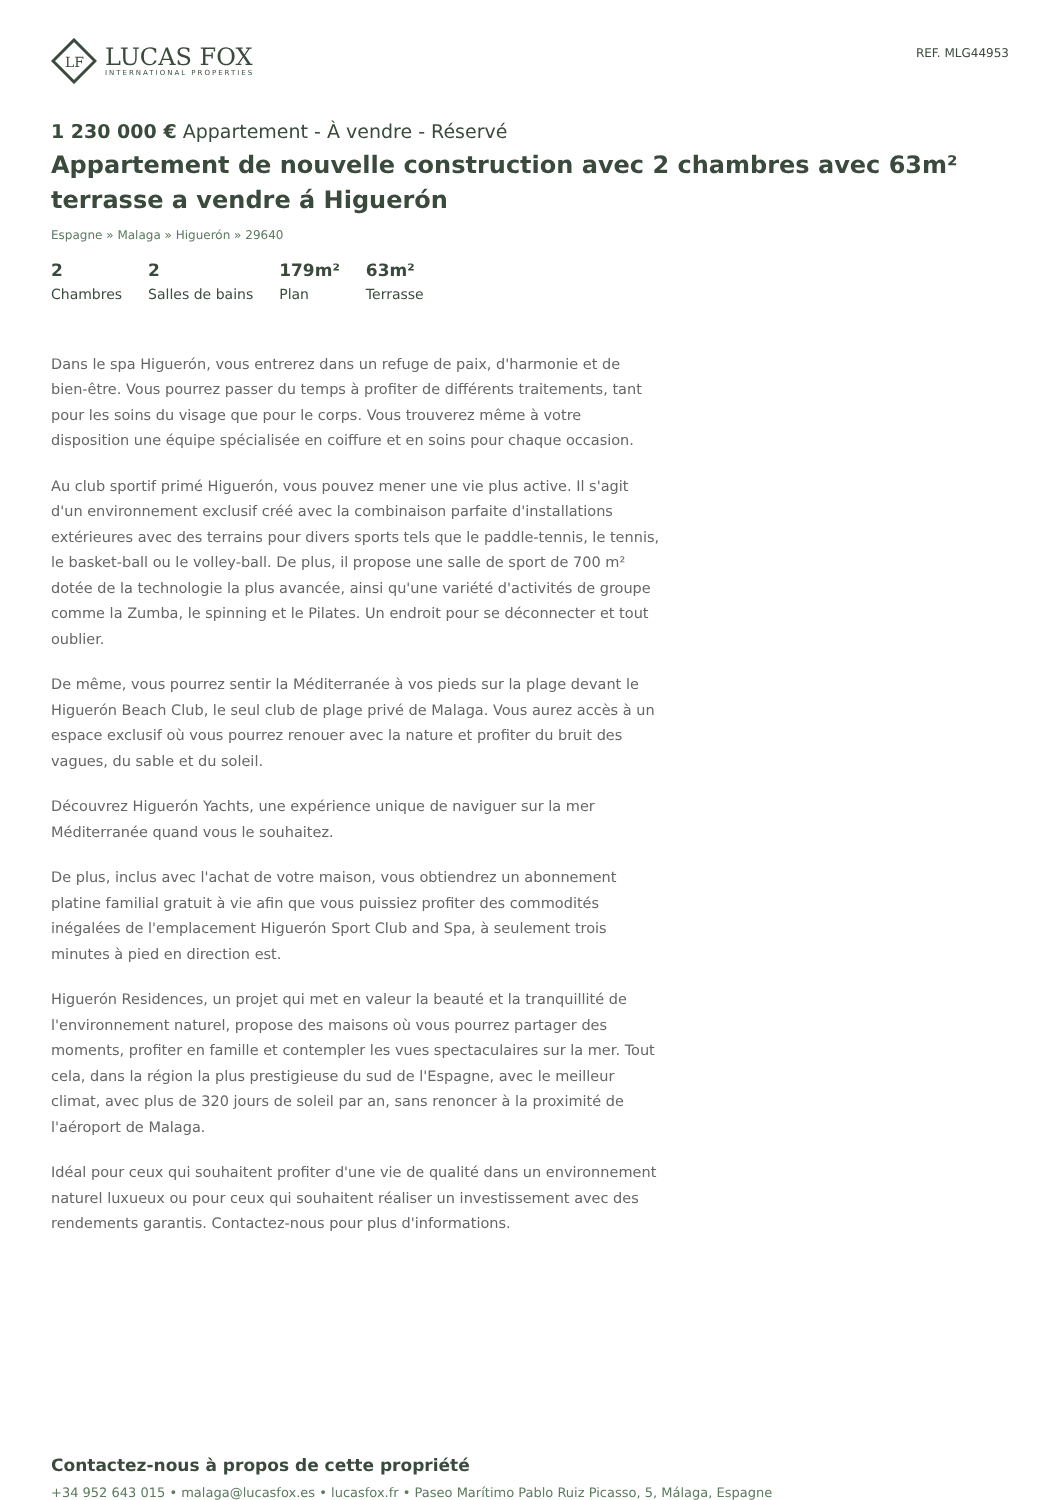LF
LUCAS FOX
INTERNATIONAL PROPERTIES
REF. MLG44953
1 230 000 € Appartement - À vendre - Réservé
Appartement de nouvelle construction avec 2 chambres avec 63m² terrasse a vendre á Higuerón
Espagne » Malaga » Higuerón » 29640
2
Chambres
2
Salles de bains
179m²
Plan
63m²
Terrasse
Dans le spa Higuerón, vous entrerez dans un refuge de paix, d'harmonie et de bien-être. Vous pourrez passer du temps à profiter de différents traitements, tant pour les soins du visage que pour le corps. Vous trouverez même à votre disposition une équipe spécialisée en coiffure et en soins pour chaque occasion.
Au club sportif primé Higuerón, vous pouvez mener une vie plus active. Il s'agit d'un environnement exclusif créé avec la combinaison parfaite d'installations extérieures avec des terrains pour divers sports tels que le paddle-tennis, le tennis, le basket-ball ou le volley-ball. De plus, il propose une salle de sport de 700 m² dotée de la technologie la plus avancée, ainsi qu'une variété d'activités de groupe comme la Zumba, le spinning et le Pilates. Un endroit pour se déconnecter et tout oublier.
De même, vous pourrez sentir la Méditerranée à vos pieds sur la plage devant le Higuerón Beach Club, le seul club de plage privé de Malaga. Vous aurez accès à un espace exclusif où vous pourrez renouer avec la nature et profiter du bruit des vagues, du sable et du soleil.
Découvrez Higuerón Yachts, une expérience unique de naviguer sur la mer Méditerranée quand vous le souhaitez.
De plus, inclus avec l'achat de votre maison, vous obtiendrez un abonnement platine familial gratuit à vie afin que vous puissiez profiter des commodités inégalées de l'emplacement Higuerón Sport Club and Spa, à seulement trois minutes à pied en direction est.
Higuerón Residences, un projet qui met en valeur la beauté et la tranquillité de l'environnement naturel, propose des maisons où vous pourrez partager des moments, profiter en famille et contempler les vues spectaculaires sur la mer. Tout cela, dans la région la plus prestigieuse du sud de l'Espagne, avec le meilleur climat, avec plus de 320 jours de soleil par an, sans renoncer à la proximité de l'aéroport de Malaga.
Idéal pour ceux qui souhaitent profiter d'une vie de qualité dans un environnement naturel luxueux ou pour ceux qui souhaitent réaliser un investissement avec des rendements garantis. Contactez-nous pour plus d'informations.
Contactez-nous à propos de cette propriété
+34 952 643 015 • malaga@lucasfox.es • lucasfox.fr • Paseo Marítimo Pablo Ruiz Picasso, 5, Málaga, Espagne